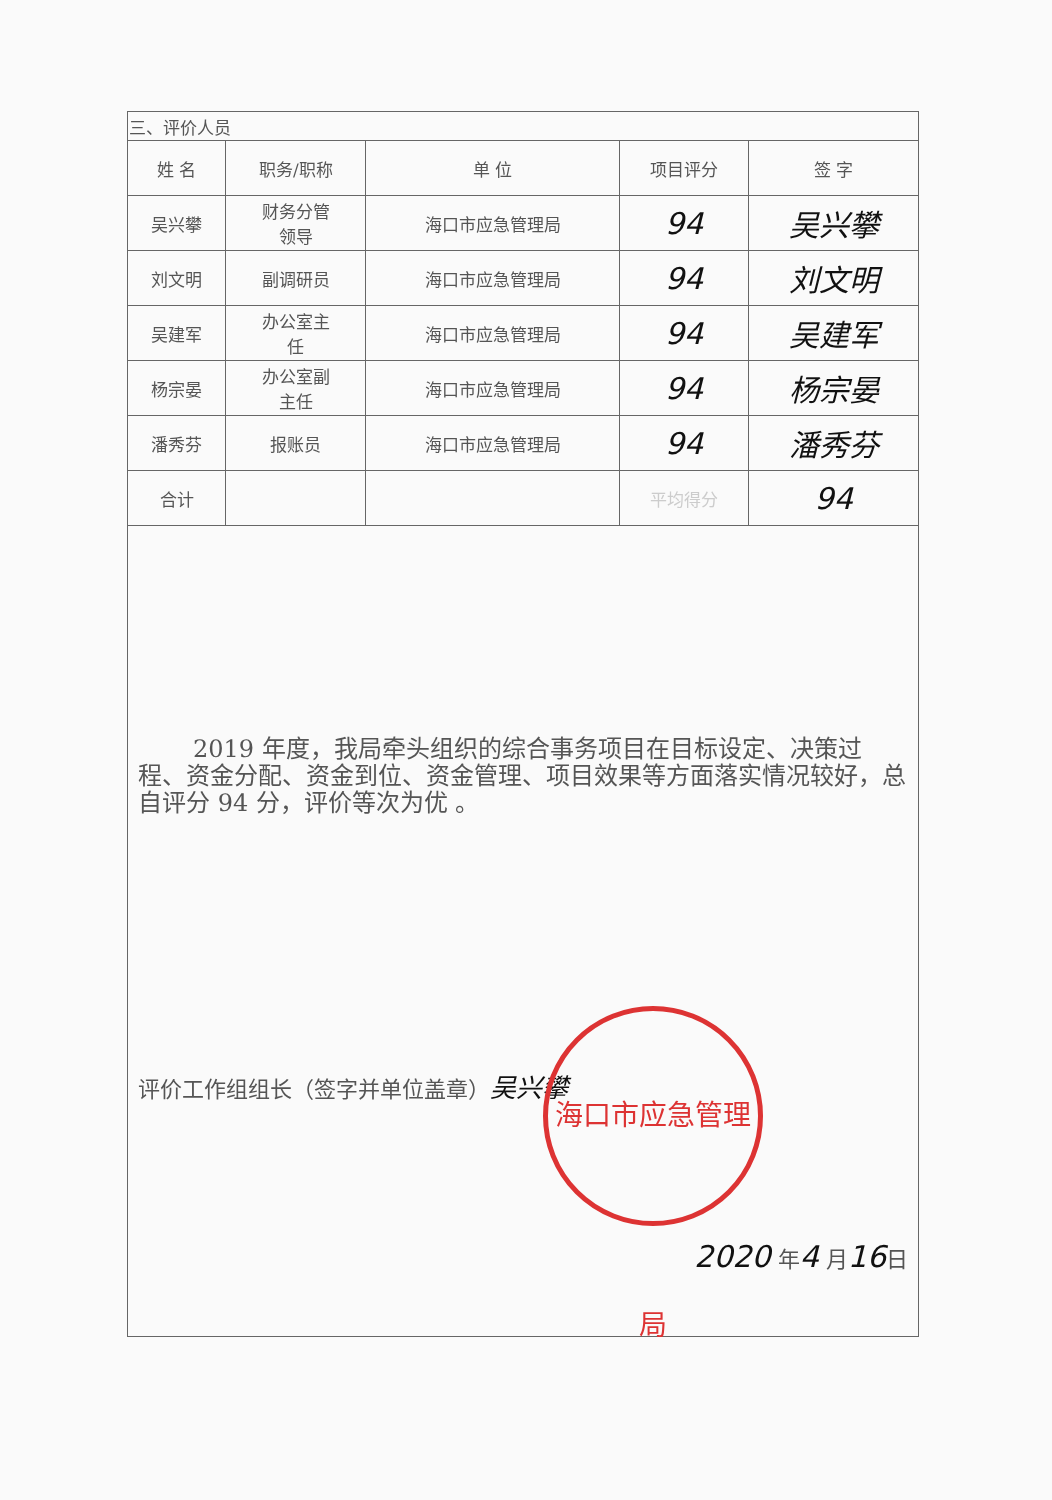| 三、评价人员 | | | | |
| 姓 名 | 职务/职称 | 单 位 | 项目评分 | 签 字 |
| 吴兴攀 | 财务分管 领导 | 海口市应急管理局 | 94 | 吴兴攀 |
| 刘文明 | 副调研员 | 海口市应急管理局 | 94 | 刘文明 |
| 吴建军 | 办公室主 任 | 海口市应急管理局 | 94 | 吴建军 |
| 杨宗晏 | 办公室副 主任 | 海口市应急管理局 | 94 | 杨宗晏 |
| 潘秀芬 | 报账员 | 海口市应急管理局 | 94 | 潘秀芬 |
| 合计 | | | 平均得分 | 94 |
2019 年度，我局牵头组织的综合事务项目在目标设定、决策过程、资金分配、资金到位、资金管理、项目效果等方面落实情况较好，总自评分 94 分，评价等次为优 。
评价工作组组长（签字并单位盖章）吴兴攀
海口市应急管理局
2020 年4 月16日